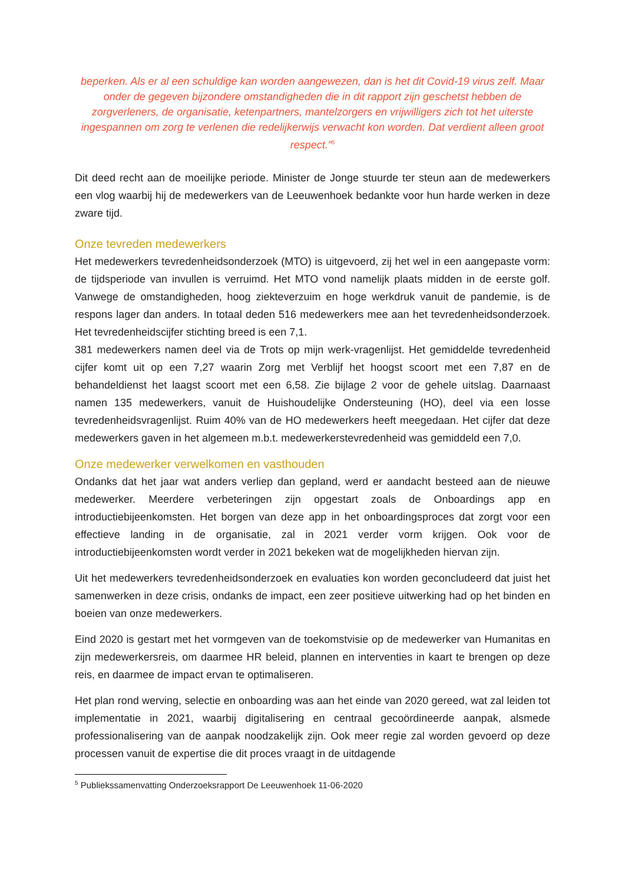beperken. Als er al een schuldige kan worden aangewezen, dan is het dit Covid-19 virus zelf. Maar onder de gegeven bijzondere omstandigheden die in dit rapport zijn geschetst hebben de zorgverleners, de organisatie, ketenpartners, mantelzorgers en vrijwilligers zich tot het uiterste ingespannen om zorg te verlenen die redelijkerwijs verwacht kon worden. Dat verdient alleen groot respect.”<sup>5</sup>
Dit deed recht aan de moeilijke periode. Minister de Jonge stuurde ter steun aan de medewerkers een vlog waarbij hij de medewerkers van de Leeuwenhoek bedankte voor hun harde werken in deze zware tijd.
Onze tevreden medewerkers
Het medewerkers tevredenheidsonderzoek (MTO) is uitgevoerd, zij het wel in een aangepaste vorm: de tijdsperiode van invullen is verruimd. Het MTO vond namelijk plaats midden in de eerste golf. Vanwege de omstandigheden, hoog ziekteverzuim en hoge werkdruk vanuit de pandemie, is de respons lager dan anders. In totaal deden 516 medewerkers mee aan het tevredenheidsonderzoek. Het tevredenheidscijfer stichting breed is een 7,1.
381 medewerkers namen deel via de Trots op mijn werk-vragenlijst. Het gemiddelde tevredenheid cijfer komt uit op een 7,27 waarin Zorg met Verblijf het hoogst scoort met een 7,87 en de behandeldienst het laagst scoort met een 6,58. Zie bijlage 2 voor de gehele uitslag. Daarnaast namen 135 medewerkers, vanuit de Huishoudelijke Ondersteuning (HO), deel via een losse tevredenheidsvragenlijst. Ruim 40% van de HO medewerkers heeft meegedaan. Het cijfer dat deze medewerkers gaven in het algemeen m.b.t. medewerkerstevredenheid was gemiddeld een 7,0.
Onze medewerker verwelkomen en vasthouden
Ondanks dat het jaar wat anders verliep dan gepland, werd er aandacht besteed aan de nieuwe medewerker. Meerdere verbeteringen zijn opgestart zoals de Onboardings app en introductiebijeenkomsten. Het borgen van deze app in het onboardingsproces dat zorgt voor een effectieve landing in de organisatie, zal in 2021 verder vorm krijgen. Ook voor de introductiebijeenkomsten wordt verder in 2021 bekeken wat de mogelijkheden hiervan zijn.
Uit het medewerkers tevredenheidsonderzoek en evaluaties kon worden geconcludeerd dat juist het samenwerken in deze crisis, ondanks de impact, een zeer positieve uitwerking had op het binden en boeien van onze medewerkers.
Eind 2020 is gestart met het vormgeven van de toekomstvisie op de medewerker van Humanitas en zijn medewerkersreis, om daarmee HR beleid, plannen en interventies in kaart te brengen op deze reis, en daarmee de impact ervan te optimaliseren.
Het plan rond werving, selectie en onboarding was aan het einde van 2020 gereed, wat zal leiden tot implementatie in 2021, waarbij digitalisering en centraal gecoördineerde aanpak, alsmede professionalisering van de aanpak noodzakelijk zijn. Ook meer regie zal worden gevoerd op deze processen vanuit de expertise die dit proces vraagt in de uitdagende
<sup>5</sup> Publiekssamenvatting Onderzoeksrapport De Leeuwenhoek 11-06-2020